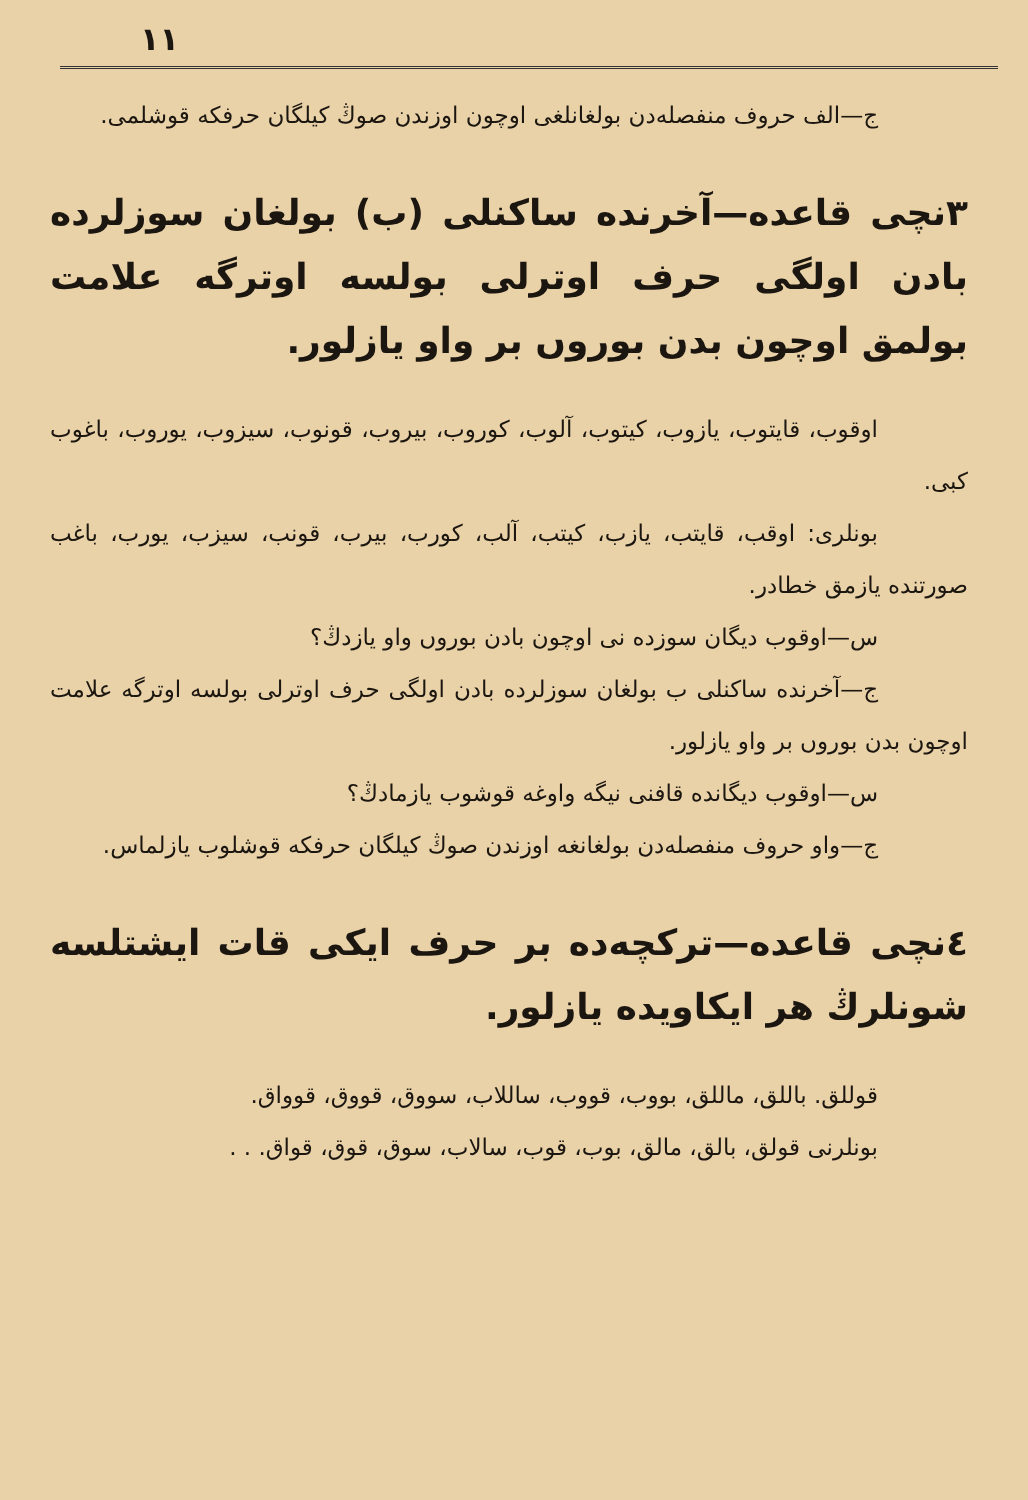١١
ج—الف حروف منفصله‌دن بولغانلغی اوچون اوزندن صوڭ کیلگان حرفکه قوشلمی.
۳نچی قاعده—آخرنده ساكنلی (ب) بولغان سوزلرده بادن اولگی حرف اوترلی بولسه اوترگه علامت بولمق اوچون بدن بوروں بر واو یازلور.
اوقوب، قایتوب، یازوب، کیتوب، آلوب، کوروب، بیروب، قونوب، سیزوب، یوروب، باغوب کبی.
بونلری: اوقب، قایتب، یازب، کیتب، آلب، کورب، بیرب، قونب، سیزب، یورب، باغب صورتنده یازمق خطادر.
س—اوقوب دیگان سوزده نی اوچون بادن بوروں واو یازدڭ؟
ج—آخرنده ساکنلی ب بولغان سوزلرده بادن اولگی حرف اوترلی بولسه اوترگه علامت اوچون بدن بوروں بر واو یازلور.
س—اوقوب دیگانده قافنی نیگه واوغه قوشوب یازمادڭ؟
ج—واو حروف منفصله‌دن بولغانغه اوزندن صوڭ کیلگان حرفکه قوشلوب یازلماس.
٤نچی قاعده—ترکچه‌ده بر حرف ایکی قات ایشتلسه شونلرڭ هر ایکاویده یازلور.
قوللق. باللق، ماللق، بووب، قووب، ساللاب، سووق، قووق، قوواق.
بونلرنی قولق، بالق، مالق، بوب، قوب، سالاب، سوق، قوق، قواق. . .